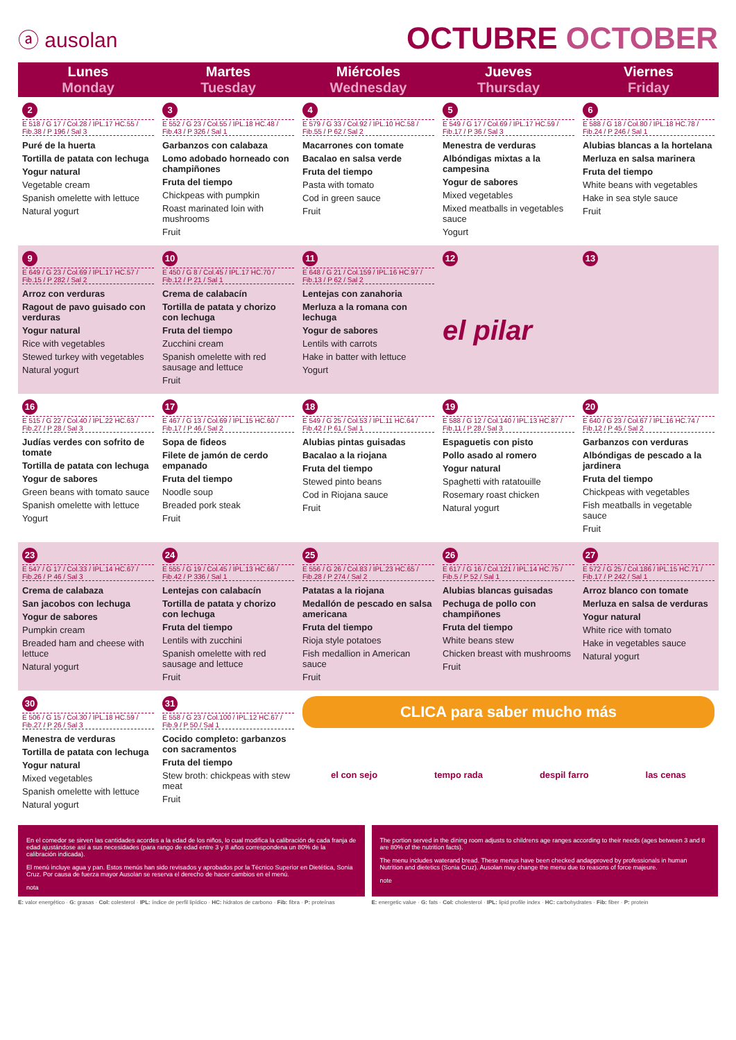ⓐ ausolan
OCTUBRE OCTOBER
| Lunes Monday | Martes Tuesday | Miércoles Wednesday | Jueves Thursday | Viernes Friday |
| --- | --- | --- | --- | --- |
| 2 E 518 / G 17 / Col.28 / IPL.17 HC.55 / Fib.38 / P 196 / Sal 3 Puré de la huerta Tortilla de patata con lechuga Yogur natural Vegetable cream Spanish omelette with lettuce Natural yogurt | 3 E 552 / G 23 / Col.55 / IPL.18 HC.48 / Fib.43 / P 326 / Sal 1 Garbanzos con calabaza Lomo adobado horneado con champiñones Fruta del tiempo Chickpeas with pumpkin Roast marinated loin with mushrooms Fruit | 4 E 579 / G 33 / Col.92 / IPL.10 HC.58 / Fib.55 / P 62 / Sal 2 Macarrones con tomate Bacalao en salsa verde Fruta del tiempo Pasta with tomato Cod in green sauce Fruit | 5 E 549 / G 17 / Col.69 / IPL.17 HC.59 / Fib.17 / P 36 / Sal 3 Menestra de verduras Albóndigas mixtas a la campesina Yogur de sabores Mixed vegetables Mixed meatballs in vegetables sauce Yogurt | 6 E 588 / G 18 / Col.80 / IPL.18 HC.78 / Fib.24 / P 246 / Sal 1 Alubias blancas a la hortelana Merluza en salsa marinera Fruta del tiempo White beans with vegetables Hake in sea style sauce Fruit |
| 9 E 649 / G 23 / Col.69 / IPL.17 HC.57 / Fib.15 / P 282 / Sal 2 Arroz con verduras Ragout de pavo guisado con verduras Yogur natural Rice with vegetables Stewed turkey with vegetables Natural yogurt | 10 E 450 / G 8 / Col.45 / IPL.17 HC.70 / Fib.12 / P 21 / Sal 1 Crema de calabacín Tortilla de patata y chorizo con lechuga Fruta del tiempo Zucchini cream Spanish omelette with red sausage and lettuce Fruit | 11 E 648 / G 21 / Col.159 / IPL.16 HC.97 / Fib.13 / P 62 / Sal 2 Lentejas con zanahoria Merluza a la romana con lechuga Yogur de sabores Lentils with carrots Hake in batter with lettuce Yogurt | 12 el pilar | 13 |
| 16 E 515 / G 22 / Col.40 / IPL.22 HC.63 / Fib.27 / P 28 / Sal 3 Judías verdes con sofrito de tomate Tortilla de patata con lechuga Yogur de sabores Green beans with tomato sauce Spanish omelette with lettuce Yogurt | 17 E 467 / G 13 / Col.69 / IPL.15 HC.60 / Fib.17 / P 46 / Sal 2 Sopa de fideos Filete de jamón de cerdo empanado Fruta del tiempo Noodle soup Breaded pork steak Fruit | 18 E 549 / G 25 / Col.53 / IPL.11 HC.64 / Fib.42 / P 61 / Sal 1 Alubias pintas guisadas Bacalao a la riojana Fruta del tiempo Stewed pinto beans Cod in Riojana sauce Fruit | 19 E 588 / G 12 / Col.140 / IPL.13 HC.87 / Fib.11 / P 28 / Sal 3 Espaguetis con pisto Pollo asado al romero Yogur natural Spaghetti with ratatouille Rosemary roast chicken Natural yogurt | 20 E 640 / G 23 / Col.67 / IPL.16 HC.74 / Fib.12 / P 45 / Sal 2 Garbanzos con verduras Albóndigas de pescado a la jardinera Fruta del tiempo Chickpeas with vegetables Fish meatballs in vegetable sauce Fruit |
| 23 E 547 / G 17 / Col.33 / IPL.14 HC.67 / Fib.26 / P 46 / Sal 3 Crema de calabaza San jacobos con lechuga Yogur de sabores Pumpkin cream Breaded ham and cheese with lettuce Natural yogurt | 24 E 555 / G 19 / Col.45 / IPL.13 HC.66 / Fib.42 / P 336 / Sal 1 Lentejas con calabacín Tortilla de patata y chorizo con lechuga Fruta del tiempo Lentils with zucchini Spanish omelette with red sausage and lettuce Fruit | 25 E 556 / G 26 / Col.83 / IPL.23 HC.65 / Fib.28 / P 274 / Sal 2 Patatas a la riojana Medallón de pescado en salsa americana Fruta del tiempo Rioja style potatoes Fish medallion in American sauce Fruit | 26 E 617 / G 16 / Col.121 / IPL.14 HC.75 / Fib.5 / P 52 / Sal 1 Alubias blancas guisadas Pechuga de pollo con champiñones Fruta del tiempo White beans stew Chicken breast with mushrooms Fruit | 27 E 572 / G 25 / Col.186 / IPL.15 HC.71 / Fib.17 / P 242 / Sal 1 Arroz blanco con tomate Merluza en salsa de verduras Yogur natural White rice with tomato Hake in vegetables sauce Natural yogurt |
| 30 E 506 / G 15 / Col.30 / IPL.18 HC.59 / Fib.27 / P 26 / Sal 3 Menestra de verduras Tortilla de patata con lechuga Yogur natural Mixed vegetables Spanish omelette with lettuce Natural yogurt | 31 E 558 / G 23 / Col.100 / IPL.12 HC.67 / Fib.9 / P 50 / Sal 1 Cocido completo: garbanzos con sacramentos Fruta del tiempo Stew broth: chickpeas with stew meat Fruit | CLICA para saber mucho más el con sejo tempo rada despil farro las cenas | | |
En el comedor se sirven las cantidades acordes a la edad de los niños, lo cual modifica la calibración de cada franja de edad ajustándose así a sus necesidades (para rango de edad entre 3 y 8 años correspondena un 80% de la calibración indicada).
El menú incluye agua y pan. Estos menús han sido revisados y aprobados por la Técnico Superior en Dietética, Sonia Cruz. Por causa de fuerza mayor Ausolan se reserva el derecho de hacer cambios en el menú.
nota
The portion served in the dining room adjusts to childrens age ranges according to their needs (ages between 3 and 8 are 80% of the nutrition facts).
The menu includes waterand bread. These menus have been checked andapproved by professionals in human Nutrition and dietetics (Sonia Cruz). Ausolan may change the menu due to reasons of force majeure.
note
E: valor energético · G: grasas · Col: colesterol · IPL: índice de perfil lipídico · HC: hidratos de carbono · Fib: fibra · P: proteínas
E: energetic value · G: fats · Col: cholesterol · IPL: lipid profile index · HC: carbohydrates · Fib: fiber · P: protein